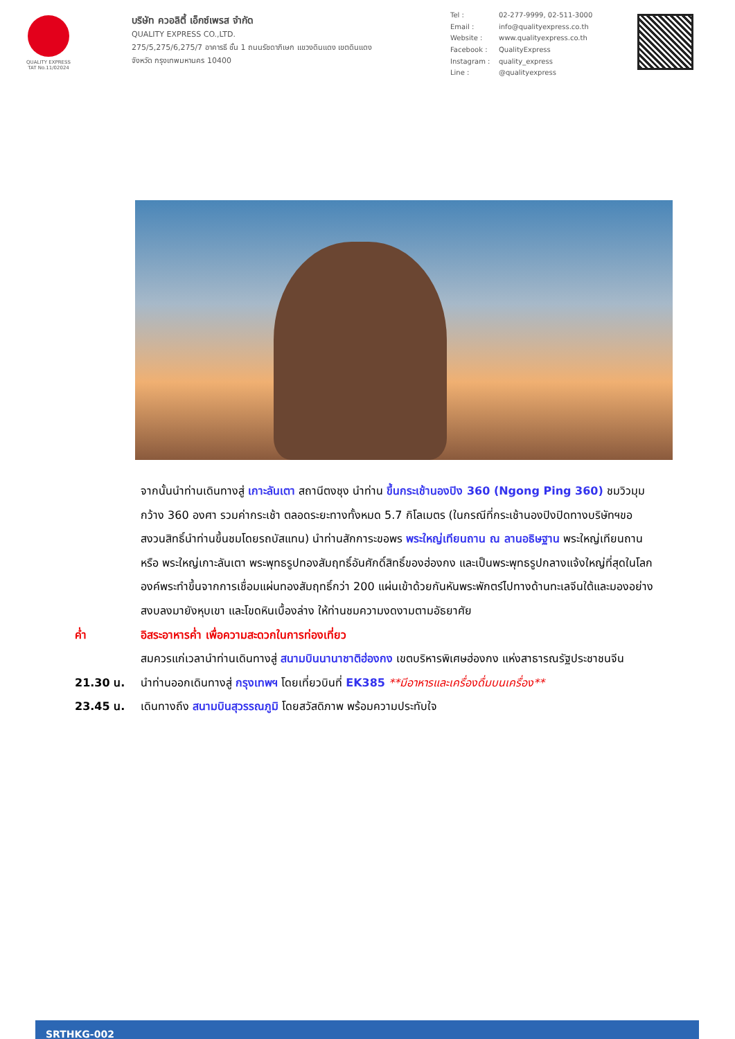QUALITY EXPRESS
TAT No.11/02024
บริษัท ควอลิตี้ เอ็กซ์เพรส จำกัด
QUALITY EXPRESS CO.,LTD.
275/5,275/6,275/7 อาคารธี ชั้น 1 ถนนรัชดาภิเษก แขวงดินแดง เขตดินแดง
จังหวัด กรุงเทพมหานคร 10400
Tel : 02-277-9999, 02-511-3000 Email : info@qualityexpress.co.th Website : www.qualityexpress.co.th Facebook : QualityExpress Instagram : quality_express Line : @qualityexpress
จากนั้นนำท่านเดินทางสู่ เกาะลันเตา สถานีตงชุง นำท่าน ขึ้นกระเช้านองปิง 360 (Ngong Ping 360) ชมวิวมุมกว้าง 360 องศา รวมค่ากระเช้า ตลอดระยะทางทั้งหมด 5.7 กิโลเมตร (ในกรณีที่กระเช้านองปิงปิดทางบริษัทฯขอสงวนสิทธิ์นำท่านขึ้นชมโดยรถบัสแทน) นำท่านสักการะขอพร พระใหญ่เทียนถาน ณ ลานอธิษฐาน พระใหญ่เทียนถาน หรือ พระใหญ่เกาะลันเตา พระพุทธรูปทองสัมฤทธิ์อันศักดิ์สิทธิ์ของฮ่องกง และเป็นพระพุทธรูปกลางแจ้งใหญ่ที่สุดในโลกองค์พระทำขึ้นจากการเชื่อมแผ่นทองสัมฤทธิ์กว่า 200 แผ่นเข้าด้วยกันหันพระพักตร์ไปทางด้านทะเลจีนใต้และมองอย่างสงบลงมายังหุบเขา และโขดหินเบื้องล่าง ให้ท่านชมความงดงามตามอัธยาศัย
ค่ำ อิสระอาหารค่ำ เพื่อความสะดวกในการท่องเที่ยว
สมควรแก่เวลานำท่านเดินทางสู่ สนามบินนานาชาติฮ่องกง เขตบริหารพิเศษฮ่องกง แห่งสาธารณรัฐประชาชนจีน
21.30 น. นำท่านออกเดินทางสู่ กรุงเทพฯ โดยเที่ยวบินที่ EK385 **มีอาหารและเครื่องดื่มบนเครื่อง**
23.45 น. เดินทางถึง สนามบินสุวรรณภูมิ โดยสวัสดิภาพ พร้อมความประทับใจ
SRTHKG-002